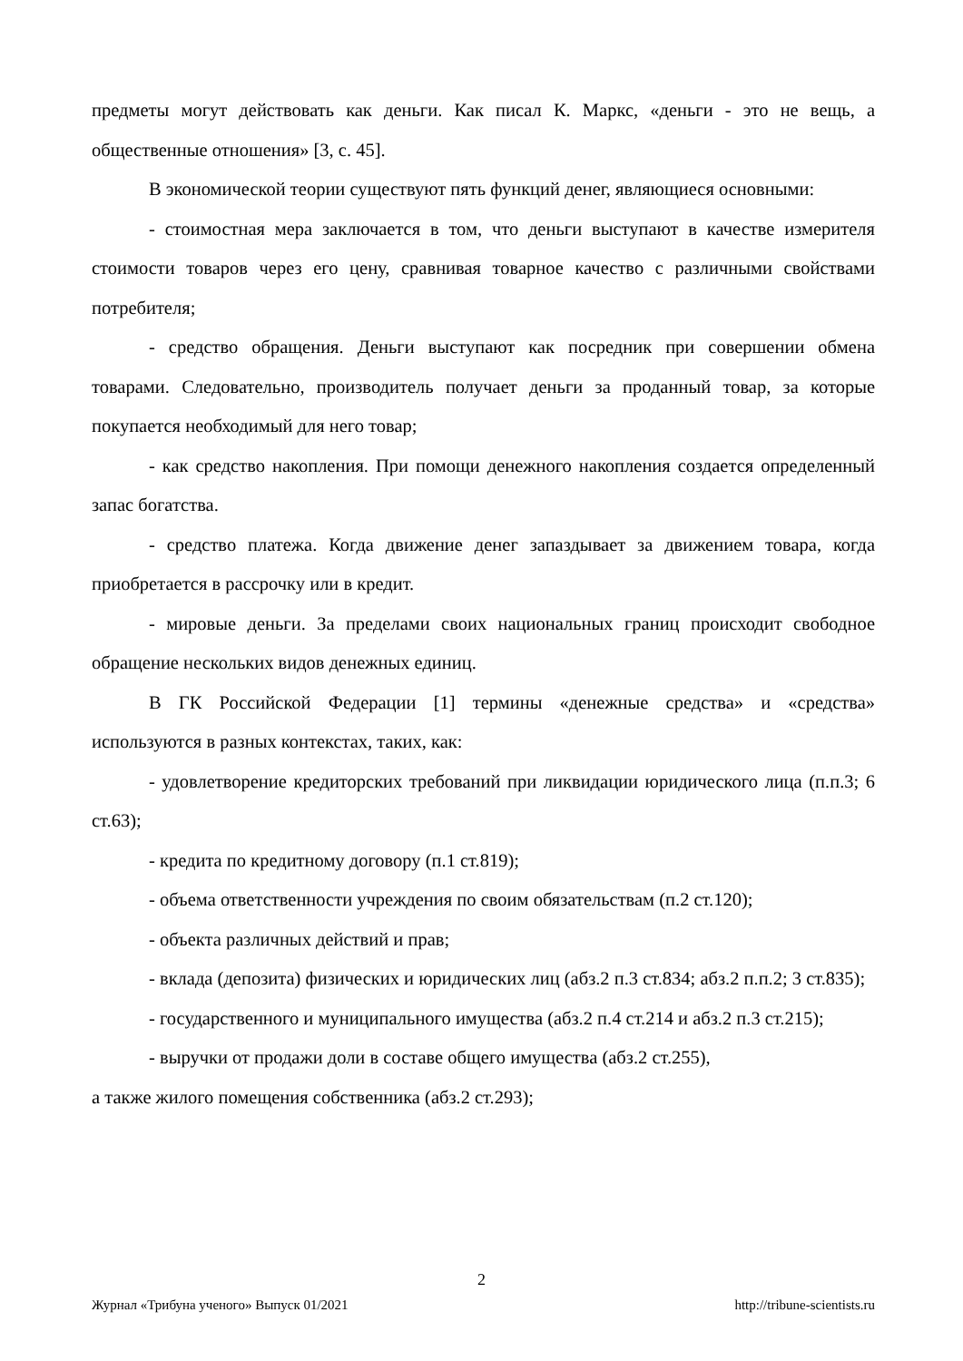предметы могут действовать как деньги. Как писал К. Маркс, «деньги - это не вещь, а общественные отношения» [3, с. 45].
В экономической теории существуют пять функций денег, являющиеся основными:
- стоимостная мера заключается в том, что деньги выступают в качестве измерителя стоимости товаров через его цену, сравнивая товарное качество с различными свойствами потребителя;
- средство обращения. Деньги выступают как посредник при совершении обмена товарами. Следовательно, производитель получает деньги за проданный товар, за которые покупается необходимый для него товар;
- как средство накопления. При помощи денежного накопления создается определенный запас богатства.
- средство платежа. Когда движение денег запаздывает за движением товара, когда приобретается в рассрочку или в кредит.
- мировые деньги. За пределами своих национальных границ происходит свободное обращение нескольких видов денежных единиц.
В ГК Российской Федерации [1] термины «денежные средства» и «средства» используются в разных контекстах, таких, как:
- удовлетворение кредиторских требований при ликвидации юридического лица (п.п.3; 6 ст.63);
- кредита по кредитному договору (п.1 ст.819);
- объема ответственности учреждения по своим обязательствам (п.2 ст.120);
- объекта различных действий и прав;
- вклада (депозита) физических и юридических лиц (абз.2 п.3 ст.834; абз.2 п.п.2; 3 ст.835);
- государственного и муниципального имущества (абз.2 п.4 ст.214 и абз.2 п.3 ст.215);
- выручки от продажи доли в составе общего имущества (абз.2 ст.255),
а также жилого помещения собственника (абз.2 ст.293);
2
Журнал «Трибуна ученого» Выпуск 01/2021 http://tribune-scientists.ru